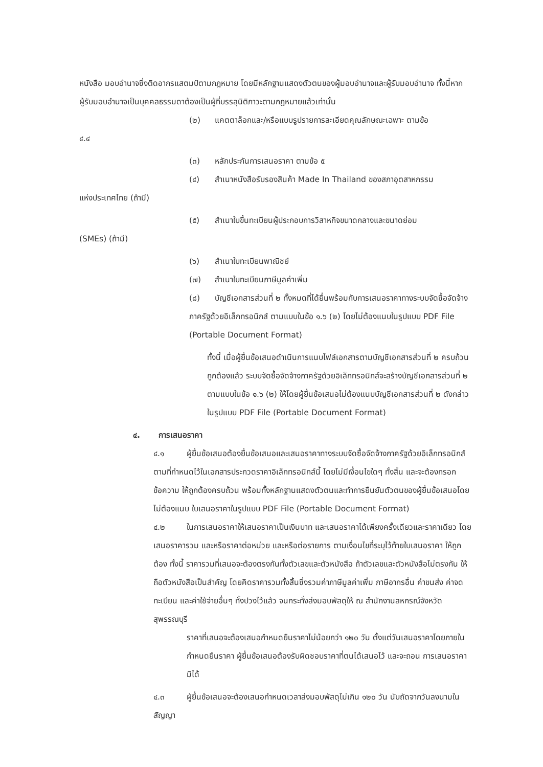หนังสือ มอบอำนาจซึ่งติดอากรแสตมป์ตามกฎหมาย โดยมีหลักฐานแสดงตัวตนของผู้มอบอำนาจและผู้รับมอบอำนาจ ทั้งนี้หากผู้รับมอบอำนาจเป็นบุคคลธรรมดาต้องเป็นผู้ที่บรรลุนิติภาวะตามกฎหมายแล้วเท่านั้น
(๒) แคตตาล็อกและ/หรือแบบรูปรายการละเอียดคุณลักษณะเฉพาะ ตามข้อ
๔.๔
(๓) หลักประกันการเสนอราคา ตามข้อ ๕
(๔) สำเนาหนังสือรับรองสินค้า Made In Thailand ของสภาอุตสาหกรรม
แห่งประเทศไทย (ถ้ามี)
(๕) สำเนาใบขึ้นทะเบียนผู้ประกอบการวิสาหกิจขนาดกลางและขนาดย่อม
(SMEs) (ถ้ามี)
(๖) สำเนาใบทะเบียนพาณิชย์
(๗) สำเนาใบทะเบียนภาษีมูลค่าเพิ่ม
(๘) บัญชีเอกสารส่วนที่ ๒ ทั้งหมดที่ได้ยื่นพร้อมกับการเสนอราคาทางระบบจัดซื้อจัดจ้างภาครัฐด้วยอิเล็กทรอนิกส์ ตามแบบในข้อ ๑.๖ (๒) โดยไม่ต้องแนบในรูปแบบ PDF File (Portable Document Format)
ทั้งนี้ เมื่อผู้ยื่นข้อเสนอดำเนินการแนบไฟล์เอกสารตามบัญชีเอกสารส่วนที่ ๒ ครบถ้วน ถูกต้องแล้ว ระบบจัดซื้อจัดจ้างภาครัฐด้วยอิเล็กทรอนิกส์จะสร้างบัญชีเอกสารส่วนที่ ๒ ตามแบบในข้อ ๑.๖ (๒) ให้โดยผู้ยื่นข้อเสนอไม่ต้องแนบบัญชีเอกสารส่วนที่ ๒ ดังกล่าวในรูปแบบ PDF File (Portable Document Format)
๔. การเสนอราคา
๔.๑ ผู้ยื่นข้อเสนอต้องยื่นข้อเสนอและเสนอราคาทางระบบจัดซื้อจัดจ้างภาครัฐด้วยอิเล็กทรอนิกส์ตามที่กำหนดไว้ในเอกสารประกวดราคาอิเล็กทรอนิกส์นี้ โดยไม่มีเงื่อนไขใดๆ ทั้งสิ้น และจะต้องกรอกข้อความ ให้ถูกต้องครบถ้วน พร้อมทั้งหลักฐานแสดงตัวตนและทำการยืนยันตัวตนของผู้ยื่นข้อเสนอโดยไม่ต้องแนบ ใบเสนอราคาในรูปแบบ PDF File (Portable Document Format)
๔.๒ ในการเสนอราคาให้เสนอราคาเป็นเงินบาท และเสนอราคาได้เพียงครั้งเดียวและราคาเดียว โดยเสนอราคารวม และหรือราคาต่อหน่วย และหรือต่อรายการ ตามเงื่อนไขที่ระบุไว้ท้ายใบเสนอราคา ให้ถูกต้อง ทั้งนี้ ราคารวมที่เสนอจะต้องตรงกันทั้งตัวเลขและตัวหนังสือ ถ้าตัวเลขและตัวหนังสือไม่ตรงกัน ให้ถือตัวหนังสือเป็นสำคัญ โดยคิดราคารวมทั้งสิ้นซึ่งรวมค่าภาษีมูลค่าเพิ่ม ภาษีอากรอื่น ค่าขนส่ง ค่าจดทะเบียน และค่าใช้จ่ายอื่นๆ ทั้งปวงไว้แล้ว จนกระทั่งส่งมอบพัสดุให้ ณ สำนักงานสหกรณ์จังหวัดสุพรรณบุรี
ราคาที่เสนอจะต้องเสนอกำหนดยืนราคาไม่น้อยกว่า ๑๒๐ วัน ตั้งแต่วันเสนอราคาโดยภายในกำหนดยืนราคา ผู้ยื่นข้อเสนอต้องรับผิดชอบราคาที่ตนได้เสนอไว้ และจะถอน การเสนอราคามิได้
๔.๓ ผู้ยื่นข้อเสนอจะต้องเสนอกำหนดเวลาส่งมอบพัสดุไม่เกิน ๑๒๐ วัน นับถัดจากวันลงนามในสัญญา